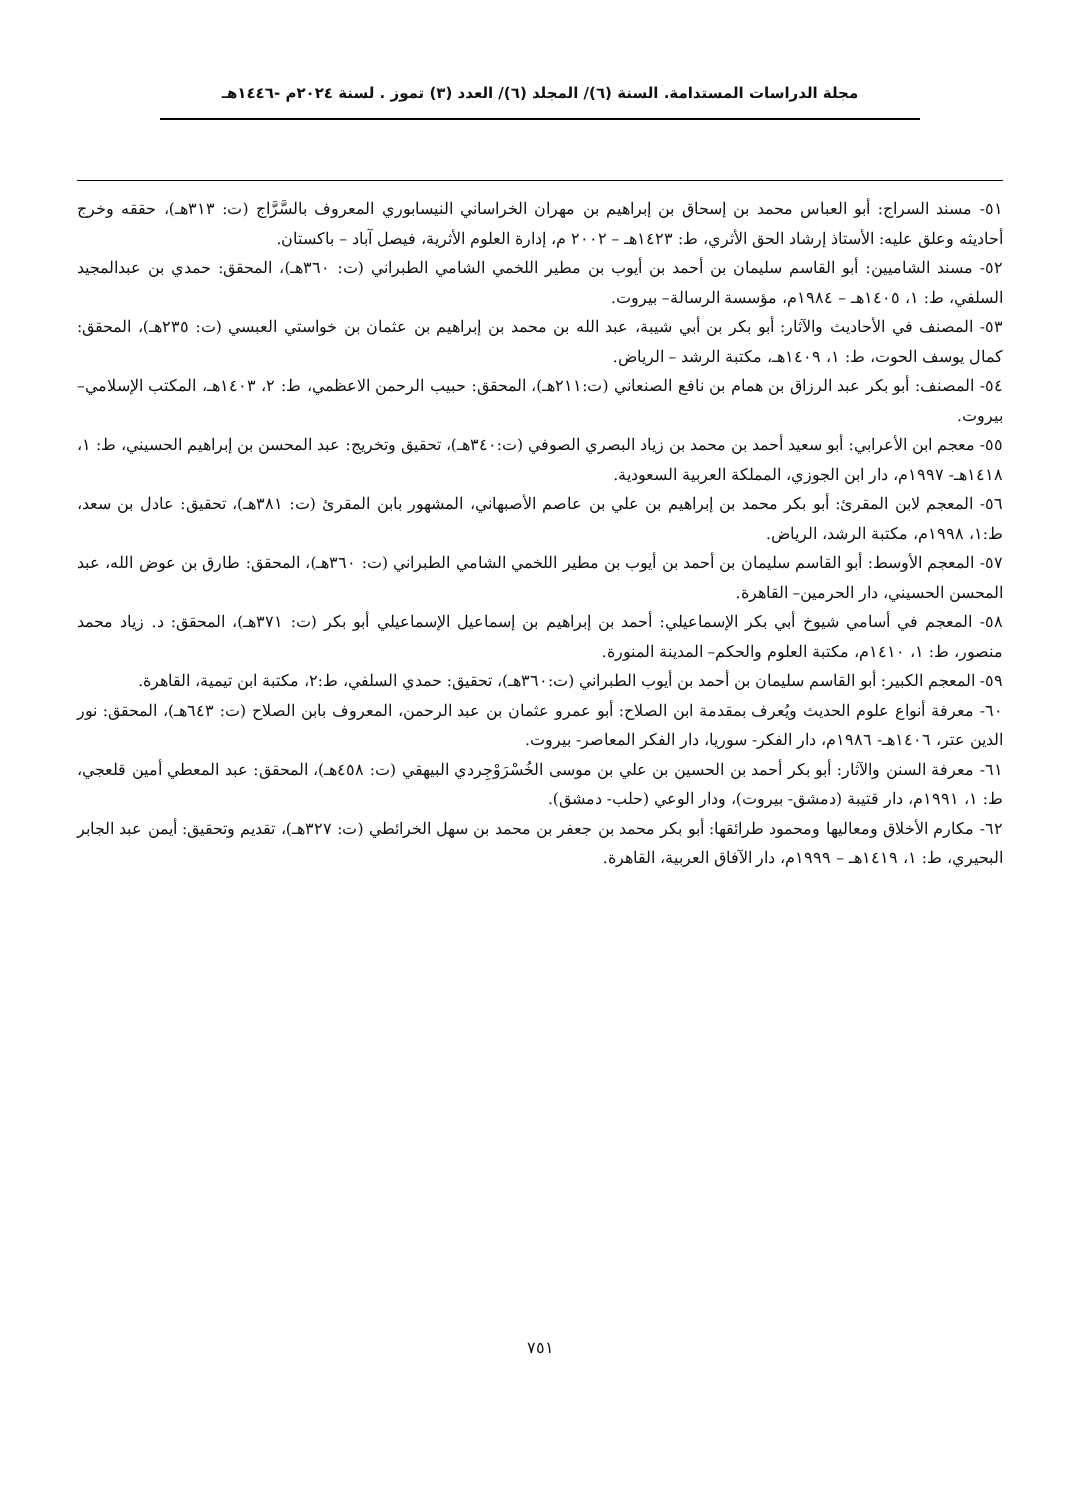مجلة الدراسات المستدامة. السنة (٦)/ المجلد (٦)/ العدد (٣) تموز . لسنة ٢٠٢٤م -١٤٤٦هـ
٥١- مسند السراج: أبو العباس محمد بن إسحاق بن إبراهيم بن مهران الخراساني النيسابوري المعروف بالسَّرَّاج (ت: ٣١٣هـ)، حققه وخرج أحاديثه وعلق عليه: الأستاذ إرشاد الحق الأثري، ط: ١٤٢٣هـ – ٢٠٠٢ م، إدارة العلوم الأثرية، فيصل آباد – باكستان.
٥٢- مسند الشاميين: أبو القاسم سليمان بن أحمد بن أيوب بن مطير اللخمي الشامي الطبراني (ت: ٣٦٠هـ)، المحقق: حمدي بن عبدالمجيد السلفي، ط: ١، ١٤٠٥هـ – ١٩٨٤م، مؤسسة الرسالة– بيروت.
٥٣- المصنف في الأحاديث والآثار: أبو بكر بن أبي شيبة، عبد الله بن محمد بن إبراهيم بن عثمان بن خواستي العبسي (ت: ٢٣٥هـ)، المحقق: كمال يوسف الحوت، ط: ١، ١٤٠٩هـ، مكتبة الرشد – الرياض.
٥٤- المصنف: أبو بكر عبد الرزاق بن همام بن نافع الصنعاني (ت:٢١١هـ)، المحقق: حبيب الرحمن الاعظمي، ط: ٢، ١٤٠٣هـ، المكتب الإسلامي– بيروت.
٥٥- معجم ابن الأعرابي: أبو سعيد أحمد بن محمد بن زياد البصري الصوفي (ت:٣٤٠هـ)، تحقيق وتخريج: عبد المحسن بن إبراهيم الحسيني، ط: ١، ١٤١٨هـ- ١٩٩٧م، دار ابن الجوزي، المملكة العربية السعودية.
٥٦- المعجم لابن المقرئ: أبو بكر محمد بن إبراهيم بن علي بن عاصم الأصبهاني، المشهور بابن المقرئ (ت: ٣٨١هـ)، تحقيق: عادل بن سعد، ط:١، ١٩٩٨م، مكتبة الرشد، الرياض.
٥٧- المعجم الأوسط: أبو القاسم سليمان بن أحمد بن أيوب بن مطير اللخمي الشامي الطبراني (ت: ٣٦٠هـ)، المحقق: طارق بن عوض الله، عبد المحسن الحسيني، دار الحرمين– القاهرة.
٥٨- المعجم في أسامي شيوخ أبي بكر الإسماعيلي: أحمد بن إبراهيم بن إسماعيل الإسماعيلي أبو بكر (ت: ٣٧١هـ)، المحقق: د. زياد محمد منصور، ط: ١، ١٤١٠م، مكتبة العلوم والحكم– المدينة المنورة.
٥٩- المعجم الكبير: أبو القاسم سليمان بن أحمد بن أيوب الطبراني (ت:٣٦٠هـ)، تحقيق: حمدي السلفي، ط:٢، مكتبة ابن تيمية، القاهرة.
٦٠- معرفة أنواع علوم الحديث ويُعرف بمقدمة ابن الصلاح: أبو عمرو عثمان بن عبد الرحمن، المعروف بابن الصلاح (ت: ٦٤٣هـ)، المحقق: نور الدين عتر، ١٤٠٦هـ- ١٩٨٦م، دار الفكر- سوريا، دار الفكر المعاصر- بيروت.
٦١- معرفة السنن والآثار: أبو بكر أحمد بن الحسين بن علي بن موسى الخُسْرَوْجِردي البيهقي (ت: ٤٥٨هـ)، المحقق: عبد المعطي أمين قلعجي، ط: ١، ١٩٩١م، دار قتيبة (دمشق- بيروت)، ودار الوعي (حلب- دمشق).
٦٢- مكارم الأخلاق ومعاليها ومحمود طرائقها: أبو بكر محمد بن جعفر بن محمد بن سهل الخرائطي (ت: ٣٢٧هـ)، تقديم وتحقيق: أيمن عبد الجابر البحيري، ط: ١، ١٤١٩هـ – ١٩٩٩م، دار الآفاق العربية، القاهرة.
٧٥١